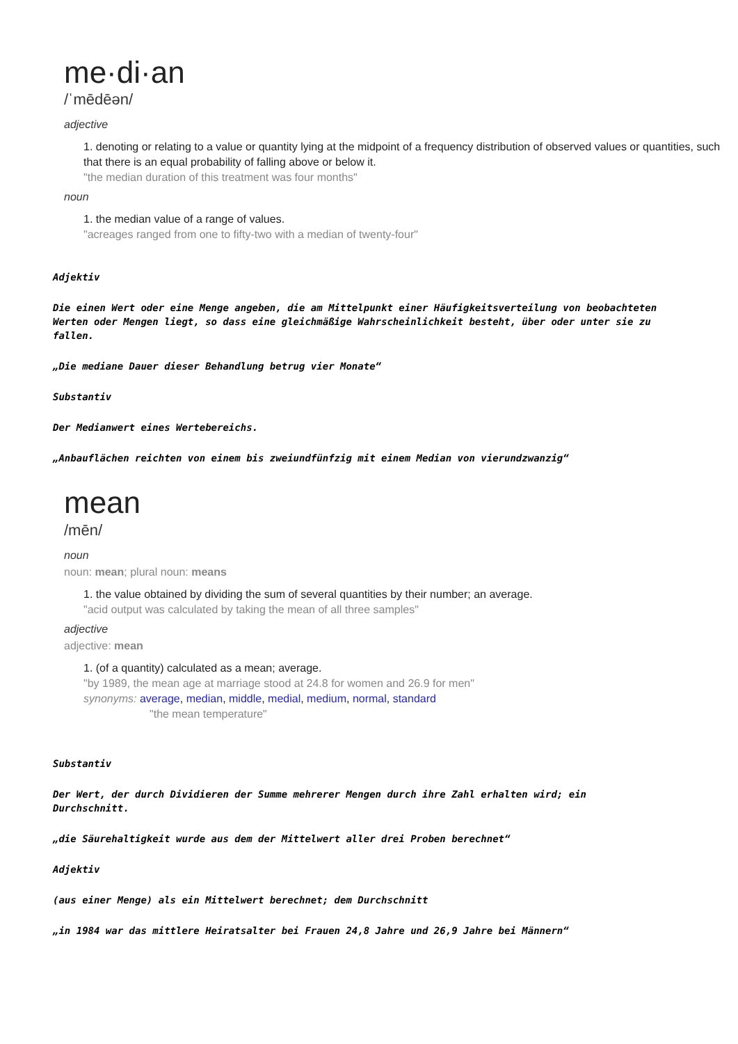me·di·an
/ˈmēdēən/
adjective
1. denoting or relating to a value or quantity lying at the midpoint of a frequency distribution of observed values or quantities, such that there is an equal probability of falling above or below it.
"the median duration of this treatment was four months"
noun
1. the median value of a range of values.
"acreages ranged from one to fifty-two with a median of twenty-four"
Adjektiv
Die einen Wert oder eine Menge angeben, die am Mittelpunkt einer Häufigkeitsverteilung von beobachteten Werten oder Mengen liegt, so dass eine gleichmäßige Wahrscheinlichkeit besteht, über oder unter sie zu fallen.
„Die mediane Dauer dieser Behandlung betrug vier Monate“
Substantiv
Der Medianwert eines Wertebereichs.
„Anbauflächen reichten von einem bis zweiundfünfzig mit einem Median von vierundzwanzig“
mean
/mēn/
noun
noun: mean; plural noun: means
1. the value obtained by dividing the sum of several quantities by their number; an average.
"acid output was calculated by taking the mean of all three samples"
adjective
adjective: mean
1. (of a quantity) calculated as a mean; average.
"by 1989, the mean age at marriage stood at 24.8 for women and 26.9 for men"
synonyms: average, median, middle, medial, medium, normal, standard
"the mean temperature"
Substantiv
Der Wert, der durch Dividieren der Summe mehrerer Mengen durch ihre Zahl erhalten wird; ein Durchschnitt.
„die Säurehaltigkeit wurde aus dem der Mittelwert aller drei Proben berechnet“
Adjektiv
(aus einer Menge) als ein Mittelwert berechnet; dem Durchschnitt
„in 1984 war das mittlere Heiratsalter bei Frauen 24,8 Jahre und 26,9 Jahre bei Männern“